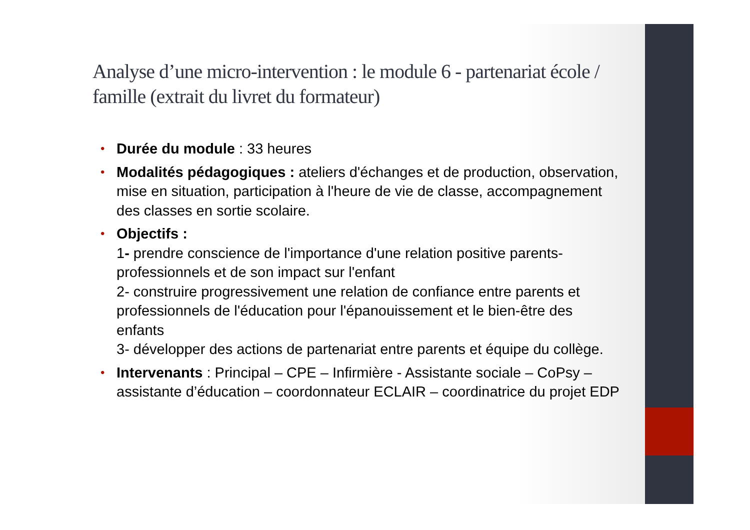Analyse d’une micro-intervention : le module 6 - partenariat école / famille (extrait du livret du formateur)
• Durée du module : 33 heures
• Modalités pédagogiques : ateliers d'échanges et de production, observation, mise en situation, participation à l'heure de vie de classe, accompagnement des classes en sortie scolaire.
• Objectifs :
1- prendre conscience de l'importance d'une relation positive parents-professionnels et de son impact sur l'enfant
2- construire progressivement une relation de confiance entre parents et professionnels de l'éducation pour l'épanouissement et le bien-être des enfants
3- développer des actions de partenariat entre parents et équipe du collège.
• Intervenants : Principal – CPE – Infirmière - Assistante sociale – CoPsy – assistante d’éducation – coordonnateur ECLAIR – coordinatrice du projet EDP